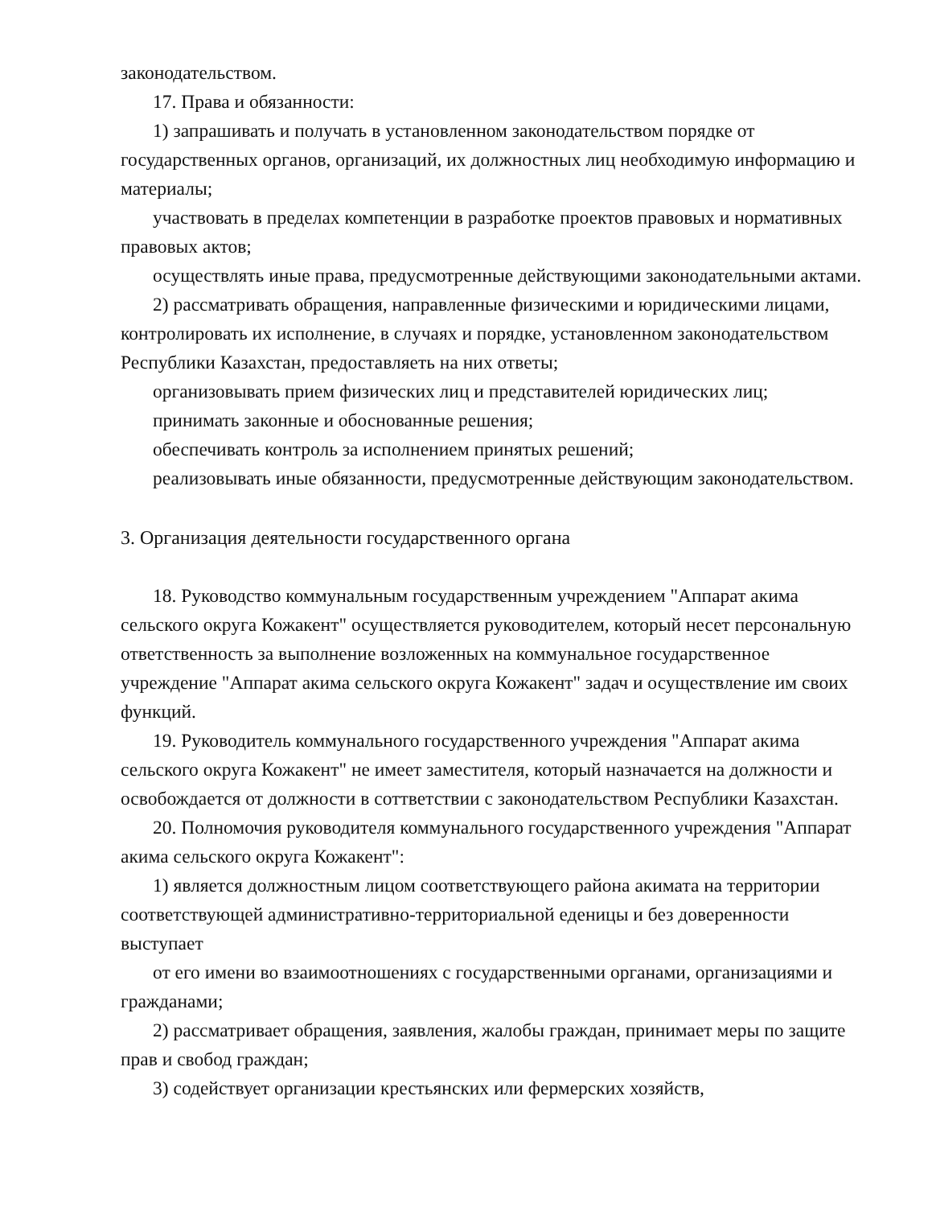законодательством.
17. Права и обязанности:
1) запрашивать и получать в установленном законодательством порядке от государственных органов, организаций, их должностных лиц необходимую информацию и материалы;
участвовать в пределах компетенции в разработке проектов правовых и нормативных правовых актов;
осуществлять иные права, предусмотренные действующими законодательными актами.
2) рассматривать обращения, направленные физическими и юридическими лицами, контролировать их исполнение, в случаях и порядке, установленном законодательством Республики Казахстан, предоставляеть на них ответы;
организовывать прием физических лиц и представителей юридических лиц;
принимать законные и обоснованные решения;
обеспечивать контроль за исполнением принятых решений;
реализовывать иные обязанности, предусмотренные действующим законодательством.
3. Организация деятельности государственного органа
18. Руководство коммунальным государственным учреждением "Аппарат акима сельского округа Кожакент" осуществляется руководителем, который несет персональную ответственность за выполнение возложенных на коммунальное государственное учреждение "Аппарат акима сельского округа Кожакент" задач и осуществление им своих функций.
19. Руководитель коммунального государственного учреждения "Аппарат акима сельского округа Кожакент" не имеет заместителя, который назначается на должности и освобождается от должности в соттветствии с законодательством Республики Казахстан.
20. Полномочия руководителя коммунального государственного учреждения "Аппарат акима сельского округа Кожакент":
1) является должностным лицом соответствующего района акимата на территории соответствующей административно-территориальной еденицы и без доверенности выступает
от его имени во взаимоотношениях с государственными органами, организациями и гражданами;
2) рассматривает обращения, заявления, жалобы граждан, принимает меры по защите прав и свобод граждан;
3) содействует организации крестьянских или фермерских хозяйств,